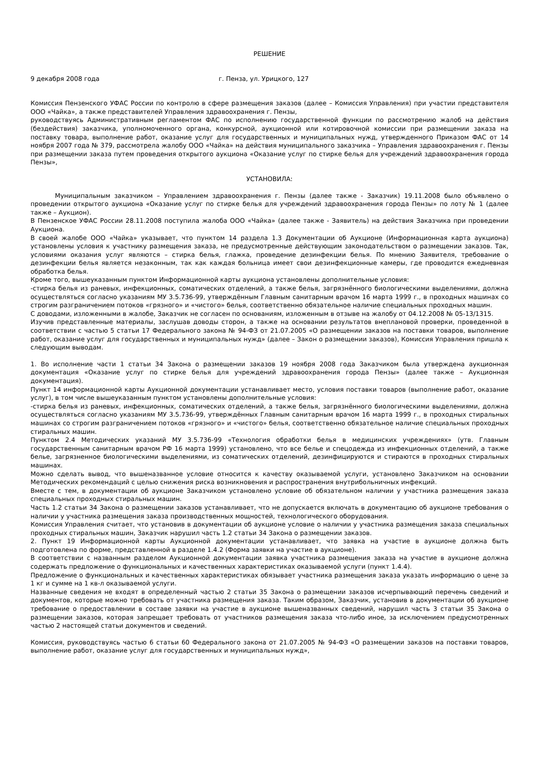РЕШЕНИЕ
9 декабря 2008 года г. Пенза, ул. Урицкого, 127
Комиссия Пензенского УФАС России по контролю в сфере размещения заказов (далее – Комиссия Управления) при участии представителя ООО «Чайка», а также представителей Управления здравоохранения г. Пензы,
руководствуясь Административным регламентом ФАС по исполнению государственной функции по рассмотрению жалоб на действия (бездействия) заказчика, уполномоченного органа, конкурсной, аукционной или котировочной комиссии при размещении заказа на поставку товара, выполнение работ, оказание услуг для государственных и муниципальных нужд, утвержденного Приказом ФАС от 14 ноября 2007 года № 379, рассмотрела жалобу ООО «Чайка» на действия муниципального заказчика – Управления здравоохранения г. Пензы при размещении заказа путем проведения открытого аукциона «Оказание услуг по стирке белья для учреждений здравоохранения города Пензы»,
УСТАНОВИЛА:
Муниципальным заказчиком – Управлением здравоохранения г. Пензы (далее также - Заказчик) 19.11.2008 было объявлено о проведении открытого аукциона «Оказание услуг по стирке белья для учреждений здравоохранения города Пензы» по лоту № 1 (далее также – Аукцион).
В Пензенское УФАС России 28.11.2008 поступила жалоба ООО «Чайка» (далее также - Заявитель) на действия Заказчика при проведении Аукциона.
В своей жалобе ООО «Чайка» указывает, что пунктом 14 раздела 1.3 Документации об Аукционе (Информационная карта аукциона) установлены условия к участнику размещения заказа, не предусмотренные действующим законодательством о размещении заказов. Так, условиями оказания услуг являются – стирка белья, глажка, проведение дезинфекции белья. По мнению Заявителя, требование о дезинфекции белья является незаконным, так как каждая больница имеет свои дезинфекционные камеры, где проводится ежедневная обработка белья.
Кроме того, вышеуказанным пунктом Информационной карты аукциона установлены дополнительные условия:
-стирка белья из раневых, инфекционных, соматических отделений, а также белья, загрязнённого биологическими выделениями, должна осуществляться согласно указаниям МУ 3.5.736-99, утверждённым Главным санитарным врачом 16 марта 1999 г., в проходных машинах со строгим разграничением потоков «грязного» и «чистого» белья, соответственно обязательное наличие специальных проходных машин.
С доводами, изложенными в жалобе, Заказчик не согласен по основаниям, изложенным в отзыве на жалобу от 04.12.2008 № 05-13/1315.
Изучив представленные материалы, заслушав доводы сторон, а также на основании результатов внеплановой проверки, проведенной в соответствии с частью 5 статьи 17 Федерального закона № 94-ФЗ от 21.07.2005 «О размещении заказов на поставки товаров, выполнение работ, оказание услуг для государственных и муниципальных нужд» (далее – Закон о размещении заказов), Комиссия Управления пришла к следующим выводам.
1. Во исполнение части 1 статьи 34 Закона о размещении заказов 19 ноября 2008 года Заказчиком была утверждена аукционная документация «Оказание услуг по стирке белья для учреждений здравоохранения города Пензы» (далее также – Аукционная документация).
Пункт 14 информационной карты Аукционной документации устанавливает место, условия поставки товаров (выполнение работ, оказание услуг), в том числе вышеуказанным пунктом установлены дополнительные условия:
-стирка белья из раневых, инфекционных, соматических отделений, а также белья, загрязнённого биологическими выделениями, должна осуществляться согласно указаниям МУ 3.5.736-99, утверждённых Главным санитарным врачом 16 марта 1999 г., в проходных стиральных машинах со строгим разграничением потоков «грязного» и «чистого» белья, соответственно обязательное наличие специальных проходных стиральных машин.
Пунктом 2.4 Методических указаний МУ 3.5.736-99 «Технология обработки белья в медицинских учреждениях» (утв. Главным государственным санитарным врачом РФ 16 марта 1999) установлено, что все белье и спецодежда из инфекционных отделений, а также белье, загрязненное биологическими выделениями, из соматических отделений, дезинфицируются и стираются в проходных стиральных машинах.
Можно сделать вывод, что вышеназванное условие относится к качеству оказываемой услуги, установлено Заказчиком на основании Методических рекомендаций с целью снижения риска возникновения и распространения внутрибольничных инфекций.
Вместе с тем, в документации об аукционе Заказчиком установлено условие об обязательном наличии у участника размещения заказа специальных проходных стиральных машин.
Часть 1.2 статьи 34 Закона о размещении заказов устанавливает, что не допускается включать в документацию об аукционе требования о наличии у участника размещения заказа производственных мощностей, технологического оборудования.
Комиссия Управления считает, что установив в документации об аукционе условие о наличии у участника размещения заказа специальных проходных стиральных машин, Заказчик нарушил часть 1.2 статьи 34 Закона о размещении заказов.
2. Пункт 19 Информационной карты Аукционной документации устанавливает, что заявка на участие в аукционе должна быть подготовлена по форме, представленной в разделе 1.4.2 (Форма заявки на участие в аукционе).
В соответствии с названным разделом Аукционной документации заявка участника размещения заказа на участие в аукционе должна содержать предложение о функциональных и качественных характеристиках оказываемой услуги (пункт 1.4.4).
Предложение о функциональных и качественных характеристиках обязывает участника размещения заказа указать информацию о цене за 1 кг и сумме на 1 кв-л оказываемой услуги.
Названные сведения не входят в определенный частью 2 статьи 35 Закона о размещении заказов исчерпывающий перечень сведений и документов, которые можно требовать от участника размещения заказа. Таким образом, Заказчик, установив в документации об аукционе требование о предоставлении в составе заявки на участие в аукционе вышеназванных сведений, нарушил часть 3 статьи 35 Закона о размещении заказов, которая запрещает требовать от участников размещения заказа что-либо иное, за исключением предусмотренных частью 2 настоящей статьи документов и сведений.
Комиссия, руководствуясь частью 6 статьи 60 Федерального закона от 21.07.2005 № 94-ФЗ «О размещении заказов на поставки товаров, выполнение работ, оказание услуг для государственных и муниципальных нужд»,